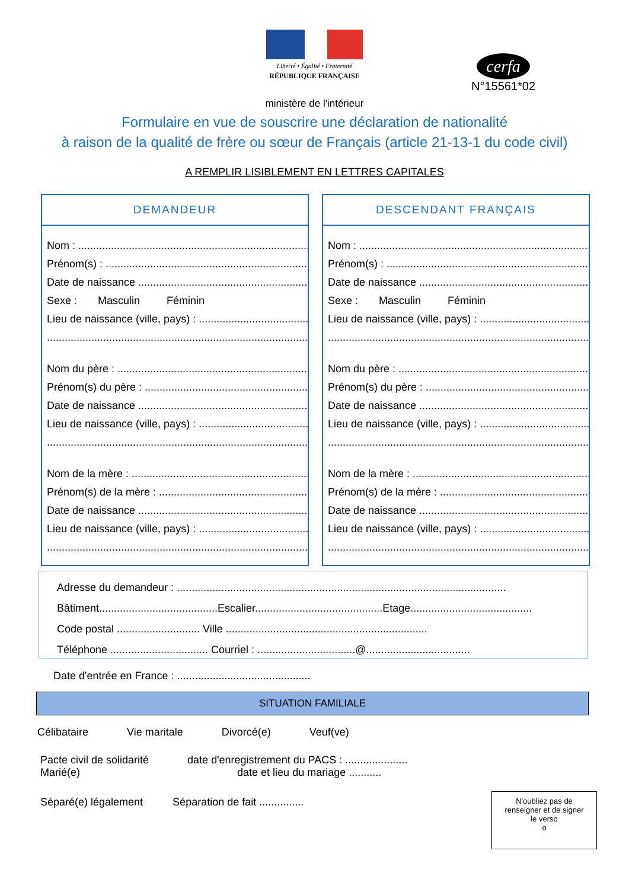Liberté • Égalité • Fraternité
RÉPUBLIQUE FRANÇAISE
cerfa
N°15561*02
ministère de l'intérieur
Formulaire en vue de souscrire une déclaration de nationalité
à raison de la qualité de frère ou sœur de Français (article 21-13-1 du code civil)
A REMPLIR LISIBLEMENT EN LETTRES CAPITALES
DEMANDEUR
Nom : ....................................................................................
Prénom(s) : ..............................................................................
Date de naissance ......................................................................
Sexe : Masculin Féminin
Lieu de naissance (ville, pays) : ...........................................
...............................................................................................
Nom du père : ............................................................................
Prénom(s) du père : ...................................................................
Date de naissance ......................................................................
Lieu de naissance (ville, pays) : ...........................................
...............................................................................................
Nom de la mère : ........................................................................
Prénom(s) de la mère : ...............................................................
Date de naissance ......................................................................
Lieu de naissance (ville, pays) : ...........................................
...............................................................................................
DESCENDANT FRANÇAIS
Nom : ....................................................................................
Prénom(s) : ..............................................................................
Date de naissance ......................................................................
Sexe : Masculin Féminin
Lieu de naissance (ville, pays) : ...........................................
...............................................................................................
Nom du père : ............................................................................
Prénom(s) du père : ...................................................................
Date de naissance ......................................................................
Lieu de naissance (ville, pays) : ...........................................
...............................................................................................
Nom de la mère : ........................................................................
Prénom(s) de la mère : ...............................................................
Date de naissance ......................................................................
Lieu de naissance (ville, pays) : ...........................................
...............................................................................................
Adresse du demandeur : ...............................................................................................................
Bâtiment........................................Escalier...........................................Etage.........................................
Code postal ............................ Ville ....................................................................
Téléphone ................................. Courriel : .................................@...................................
Date d'entrée en France : .............................................
SITUATION FAMILIALE
Célibataire Vie maritale Divorcé(e) Veuf(ve)
Pacte civil de solidarité date d'enregistrement du PACS : .....................
Marié(e) date et lieu du mariage ...........
Séparé(e) légalement Séparation de fait ...............
N'oubliez pas de
renseigner et de signer
le verso
o